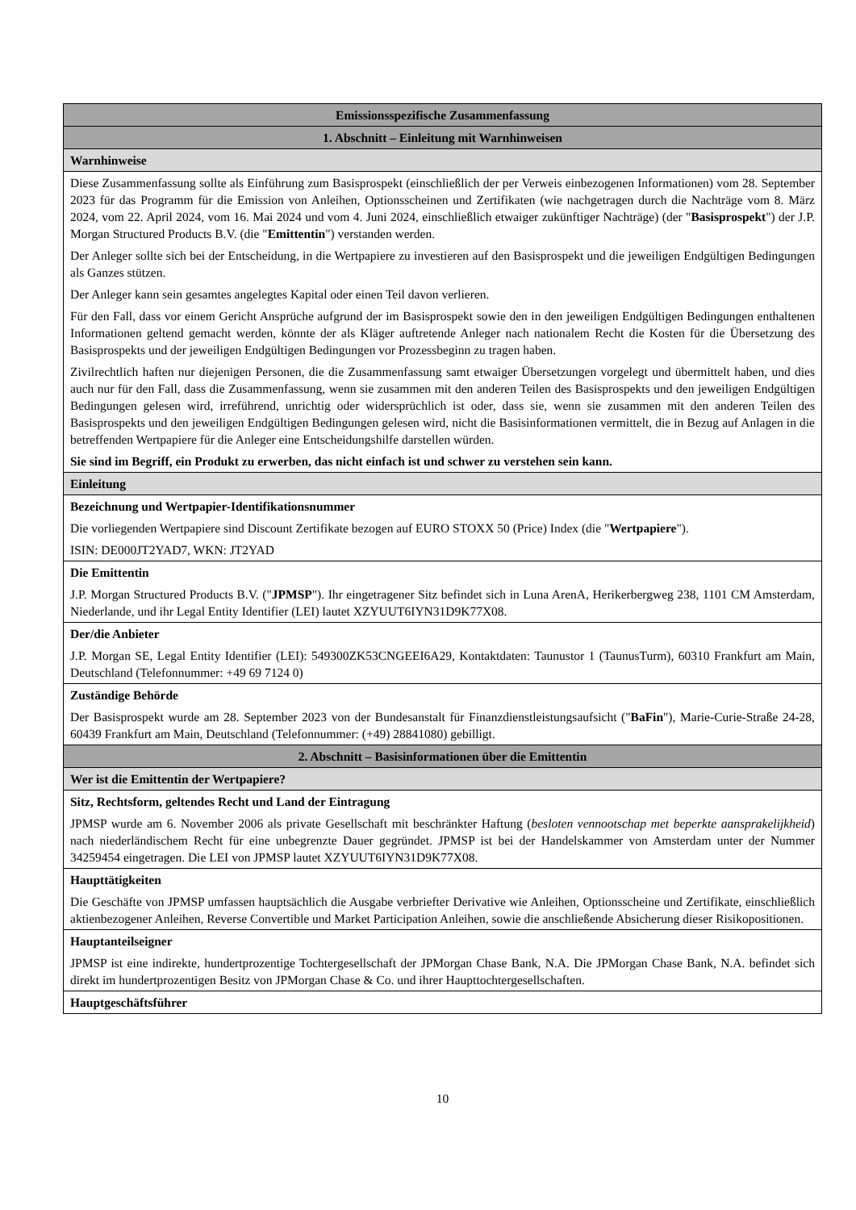| Emissionsspezifische Zusammenfassung |
| 1. Abschnitt – Einleitung mit Warnhinweisen |
| Warnhinweise |
| Diese Zusammenfassung sollte als Einführung zum Basisprospekt (einschließlich der per Verweis einbezogenen Informationen) vom 28. September 2023 für das Programm für die Emission von Anleihen, Optionsscheinen und Zertifikaten (wie nachgetragen durch die Nachträge vom 8. März 2024, vom 22. April 2024, vom 16. Mai 2024 und vom 4. Juni 2024, einschließlich etwaiger zukünftiger Nachträge) (der " Basisprospekt ") der J.P. Morgan Structured Products B.V. (die " Emittentin ") verstanden werden. Der Anleger sollte sich bei der Entscheidung, in die Wertpapiere zu investieren auf den Basisprospekt und die jeweiligen Endgültigen Bedingungen als Ganzes stützen. Der Anleger kann sein gesamtes angelegtes Kapital oder einen Teil davon verlieren. Für den Fall, dass vor einem Gericht Ansprüche aufgrund der im Basisprospekt sowie den in den jeweiligen Endgültigen Bedingungen enthaltenen Informationen geltend gemacht werden, könnte der als Kläger auftretende Anleger nach nationalem Recht die Kosten für die Übersetzung des Basisprospekts und der jeweiligen Endgültigen Bedingungen vor Prozessbeginn zu tragen haben. Zivilrechtlich haften nur diejenigen Personen, die die Zusammenfassung samt etwaiger Übersetzungen vorgelegt und übermittelt haben, und dies auch nur für den Fall, dass die Zusammenfassung, wenn sie zusammen mit den anderen Teilen des Basisprospekts und den jeweiligen Endgültigen Bedingungen gelesen wird, irreführend, unrichtig oder widersprüchlich ist oder, dass sie, wenn sie zusammen mit den anderen Teilen des Basisprospekts und den jeweiligen Endgültigen Bedingungen gelesen wird, nicht die Basisinformationen vermittelt, die in Bezug auf Anlagen in die betreffenden Wertpapiere für die Anleger eine Entscheidungshilfe darstellen würden. Sie sind im Begriff, ein Produkt zu erwerben, das nicht einfach ist und schwer zu verstehen sein kann. |
| Einleitung |
| Bezeichnung und Wertpapier-Identifikationsnummer Die vorliegenden Wertpapiere sind Discount Zertifikate bezogen auf EURO STOXX 50 (Price) Index (die " Wertpapiere "). ISIN: DE000JT2YAD7, WKN: JT2YAD |
| Die Emittentin J.P. Morgan Structured Products B.V. (" JPMSP "). Ihr eingetragener Sitz befindet sich in Luna ArenA, Herikerbergweg 238, 1101 CM Amsterdam, Niederlande, und ihr Legal Entity Identifier (LEI) lautet XZYUUT6IYN31D9K77X08. |
| Der/die Anbieter J.P. Morgan SE, Legal Entity Identifier (LEI): 549300ZK53CNGEEI6A29, Kontaktdaten: Taunustor 1 (TaunusTurm), 60310 Frankfurt am Main, Deutschland (Telefonnummer: +49 69 7124 0) |
| Zuständige Behörde Der Basisprospekt wurde am 28. September 2023 von der Bundesanstalt für Finanzdienstleistungsaufsicht (" BaFin "), Marie-Curie-Straße 24-28, 60439 Frankfurt am Main, Deutschland (Telefonnummer: (+49) 28841080) gebilligt. |
| 2. Abschnitt – Basisinformationen über die Emittentin |
| Wer ist die Emittentin der Wertpapiere? |
| Sitz, Rechtsform, geltendes Recht und Land der Eintragung JPMSP wurde am 6. November 2006 als private Gesellschaft mit beschränkter Haftung ( besloten vennootschap met beperkte aansprakelijkheid ) nach niederländischem Recht für eine unbegrenzte Dauer gegründet. JPMSP ist bei der Handelskammer von Amsterdam unter der Nummer 34259454 eingetragen. Die LEI von JPMSP lautet XZYUUT6IYN31D9K77X08. |
| Haupttätigkeiten Die Geschäfte von JPMSP umfassen hauptsächlich die Ausgabe verbriefter Derivative wie Anleihen, Optionsscheine und Zertifikate, einschließlich aktienbezogener Anleihen, Reverse Convertible und Market Participation Anleihen, sowie die anschließende Absicherung dieser Risikopositionen. |
| Hauptanteilseigner JPMSP ist eine indirekte, hundertprozentige Tochtergesellschaft der JPMorgan Chase Bank, N.A. Die JPMorgan Chase Bank, N.A. befindet sich direkt im hundertprozentigen Besitz von JPMorgan Chase & Co. und ihrer Haupttochtergesellschaften. |
| Hauptgeschäftsführer |
10